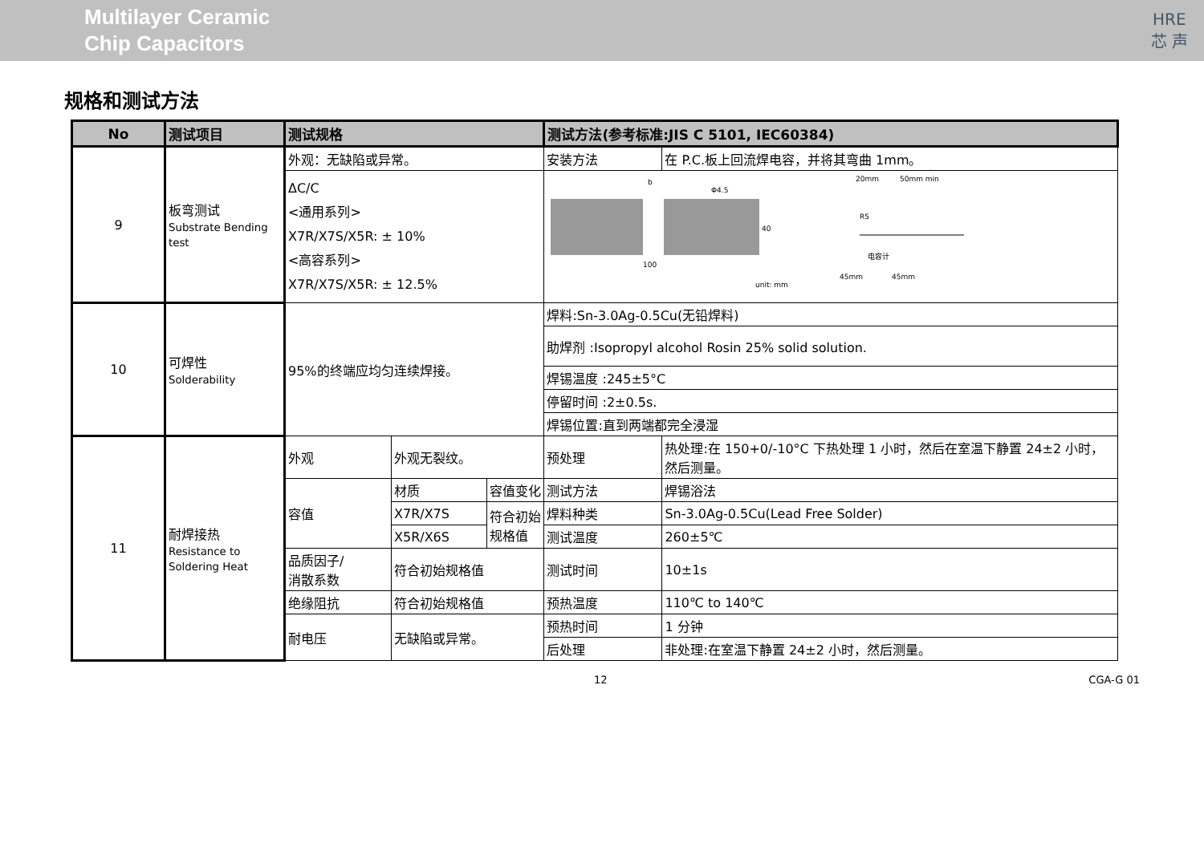Multilayer Ceramic
Chip Capacitors
HRE
芯 声
规格和测试方法
| No | 测试项目 | 测试规格 | | | 测试方法(参考标准:JIS C 5101, IEC60384) | |
| --- | --- | --- | --- | --- | --- | --- |
| 9 | 板弯测试 Substrate Bending test | 外观：无缺陷或异常。 | | | 安装方法 | 在 P.C.板上回流焊电容，并将其弯曲 1mm。 |
| | | ΔC/C <通用系列> X7R/X7S/X5R: ± 10% <高容系列> X7R/X7S/X5R: ± 12.5% | | | b Φ4.5 40 100 unit: mm 20mm 50mm min R5 45mm 45mm 电容计 | |
| 10 | 可焊性 Solderability | 95%的终端应均匀连续焊接。 | | | 焊料:Sn-3.0Ag-0.5Cu(无铅焊料) | |
| | | | | | 助焊剂 :Isopropyl alcohol Rosin 25% solid solution. | |
| | | | | | 焊锡温度 :245±5°C | |
| | | | | | 停留时间 :2±0.5s. | |
| | | | | | 焊锡位置:直到两端都完全浸湿 | |
| 11 | 耐焊接热 Resistance to Soldering Heat | 外观 | 外观无裂纹。 | | 预处理 | 热处理:在 150+0/-10°C 下热处理 1 小时，然后在室温下静置 24±2 小时，然后测量。 |
| | | 容值 | 材质 | 容值变化 | 测试方法 | 焊锡浴法 |
| | | | X7R/X7S | 符合初始规格值 | 焊料种类 | Sn-3.0Ag-0.5Cu(Lead Free Solder) |
| | | | X5R/X6S | | 测试温度 | 260±5℃ |
| | | 品质因子/ 消散系数 | 符合初始规格值 | | 测试时间 | 10±1s |
| | | 绝缘阻抗 | 符合初始规格值 | | 预热温度 | 110℃ to 140℃ |
| | | 耐电压 | 无缺陷或异常。 | | 预热时间 | 1 分钟 |
| | | | | | 后处理 | 非处理:在室温下静置 24±2 小时，然后测量。 |
12 CGA-G 01